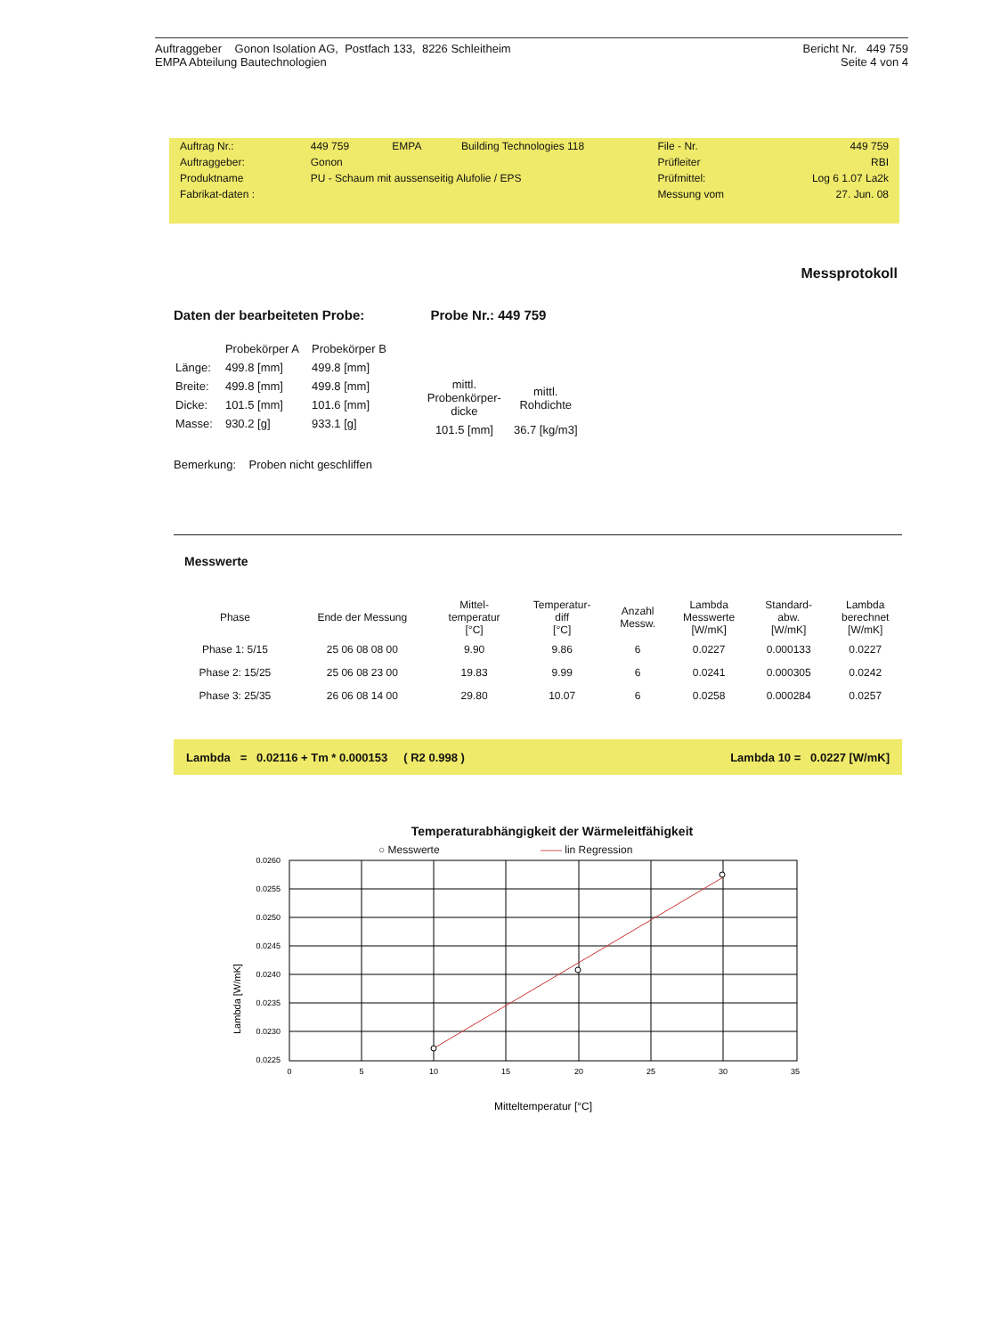Auftraggeber Gonon Isolation AG, Postfach 133, 8226 Schleitheim
EMPA Abteilung Bautechnologien
Bericht Nr. 449 759
Seite 4 von 4
| Auftrag Nr.: | 449 759 | EMPA | Building Technologies 118 | File - Nr. | 449 759 |
| Auftraggeber: | Gonon | | | Prüfleiter | RBI |
| Produktname | PU - Schaum mit aussenseitig Alufolie / EPS | | | Prüfmittel: | Log 6 1.07 La2k |
| Fabrikat-daten : | | | | Messung vom | 27. Jun. 08 |
Messprotokoll
Daten der bearbeiteten Probe: Probe Nr.: 449 759
| | Probekörper A | Probekörper B |
| Länge: | 499.8 [mm] | 499.8 [mm] |
| Breite: | 499.8 [mm] | 499.8 [mm] |
| Dicke: | 101.5 [mm] | 101.6 [mm] |
| Masse: | 930.2 [g] | 933.1 [g] |
| mittl. Probenkörper- dicke | mittl. Rohdichte |
| 101.5 [mm] | 36.7 [kg/m3] |
Bemerkung: Proben nicht geschliffen
Messwerte
| Phase | Ende der Messung | Mittel- temperatur [°C] | Temperatur- diff [°C] | Anzahl Messw. | Lambda Messwerte [W/mK] | Standard- abw. [W/mK] | Lambda berechnet [W/mK] |
| --- | --- | --- | --- | --- | --- | --- | --- |
| Phase 1: 5/15 | 25 06 08 08 00 | 9.90 | 9.86 | 6 | 0.0227 | 0.000133 | 0.0227 |
| Phase 2: 15/25 | 25 06 08 23 00 | 19.83 | 9.99 | 6 | 0.0241 | 0.000305 | 0.0242 |
| Phase 3: 25/35 | 26 06 08 14 00 | 29.80 | 10.07 | 6 | 0.0258 | 0.000284 | 0.0257 |
Lambda = 0.02116 + Tm * 0.000153 ( R2 0.998 ) Lambda 10 = 0.0227 [W/mK]
Temperaturabhängigkeit der Wärmeleitfähigkeit
○ Messwerte —— lin Regression
Lambda [W/mK]
0.0260
0.0255
0.0250
0.0245
0.0240
0.0235
0.0230
0.0225
0
5
10
15
20
25
30
35
Mitteltemperatur [°C]